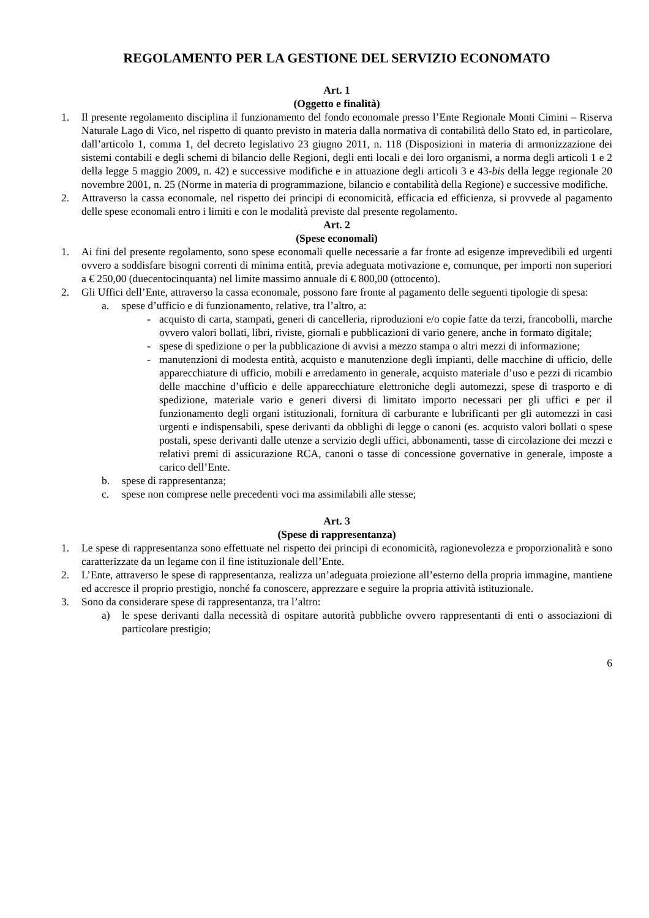REGOLAMENTO PER LA GESTIONE DEL SERVIZIO ECONOMATO
Art. 1
(Oggetto e finalità)
1. Il presente regolamento disciplina il funzionamento del fondo economale presso l’Ente Regionale Monti Cimini – Riserva Naturale Lago di Vico, nel rispetto di quanto previsto in materia dalla normativa di contabilità dello Stato ed, in particolare, dall’articolo 1, comma 1, del decreto legislativo 23 giugno 2011, n. 118 (Disposizioni in materia di armonizzazione dei sistemi contabili e degli schemi di bilancio delle Regioni, degli enti locali e dei loro organismi, a norma degli articoli 1 e 2 della legge 5 maggio 2009, n. 42) e successive modifiche e in attuazione degli articoli 3 e 43-bis della legge regionale 20 novembre 2001, n. 25 (Norme in materia di programmazione, bilancio e contabilità della Regione) e successive modifiche.
2. Attraverso la cassa economale, nel rispetto dei principi di economicità, efficacia ed efficienza, si provvede al pagamento delle spese economali entro i limiti e con le modalità previste dal presente regolamento.
Art. 2
(Spese economali)
1. Ai fini del presente regolamento, sono spese economali quelle necessarie a far fronte ad esigenze imprevedibili ed urgenti ovvero a soddisfare bisogni correnti di minima entità, previa adeguata motivazione e, comunque, per importi non superiori a € 250,00 (duecentocinquanta) nel limite massimo annuale di € 800,00 (ottocento).
2. Gli Uffici dell’Ente, attraverso la cassa economale, possono fare fronte al pagamento delle seguenti tipologie di spesa:
a. spese d’ufficio e di funzionamento, relative, tra l’altro, a:
- acquisto di carta, stampati, generi di cancelleria, riproduzioni e/o copie fatte da terzi, francobolli, marche ovvero valori bollati, libri, riviste, giornali e pubblicazioni di vario genere, anche in formato digitale;
- spese di spedizione o per la pubblicazione di avvisi a mezzo stampa o altri mezzi di informazione;
- manutenzioni di modesta entità, acquisto e manutenzione degli impianti, delle macchine di ufficio, delle apparecchiature di ufficio, mobili e arredamento in generale, acquisto materiale d’uso e pezzi di ricambio delle macchine d’ufficio e delle apparecchiature elettroniche degli automezzi, spese di trasporto e di spedizione, materiale vario e generi diversi di limitato importo necessari per gli uffici e per il funzionamento degli organi istituzionali, fornitura di carburante e lubrificanti per gli automezzi in casi urgenti e indispensabili, spese derivanti da obblighi di legge o canoni (es. acquisto valori bollati o spese postali, spese derivanti dalle utenze a servizio degli uffici, abbonamenti, tasse di circolazione dei mezzi e relativi premi di assicurazione RCA, canoni o tasse di concessione governative in generale, imposte a carico dell’Ente.
b. spese di rappresentanza;
c. spese non comprese nelle precedenti voci ma assimilabili alle stesse;
Art. 3
(Spese di rappresentanza)
1. Le spese di rappresentanza sono effettuate nel rispetto dei principi di economicità, ragionevolezza e proporzionalità e sono caratterizzate da un legame con il fine istituzionale dell’Ente.
2. L’Ente, attraverso le spese di rappresentanza, realizza un’adeguata proiezione all’esterno della propria immagine, mantiene ed accresce il proprio prestigio, nonché fa conoscere, apprezzare e seguire la propria attività istituzionale.
3. Sono da considerare spese di rappresentanza, tra l’altro:
a) le spese derivanti dalla necessità di ospitare autorità pubbliche ovvero rappresentanti di enti o associazioni di particolare prestigio;
6